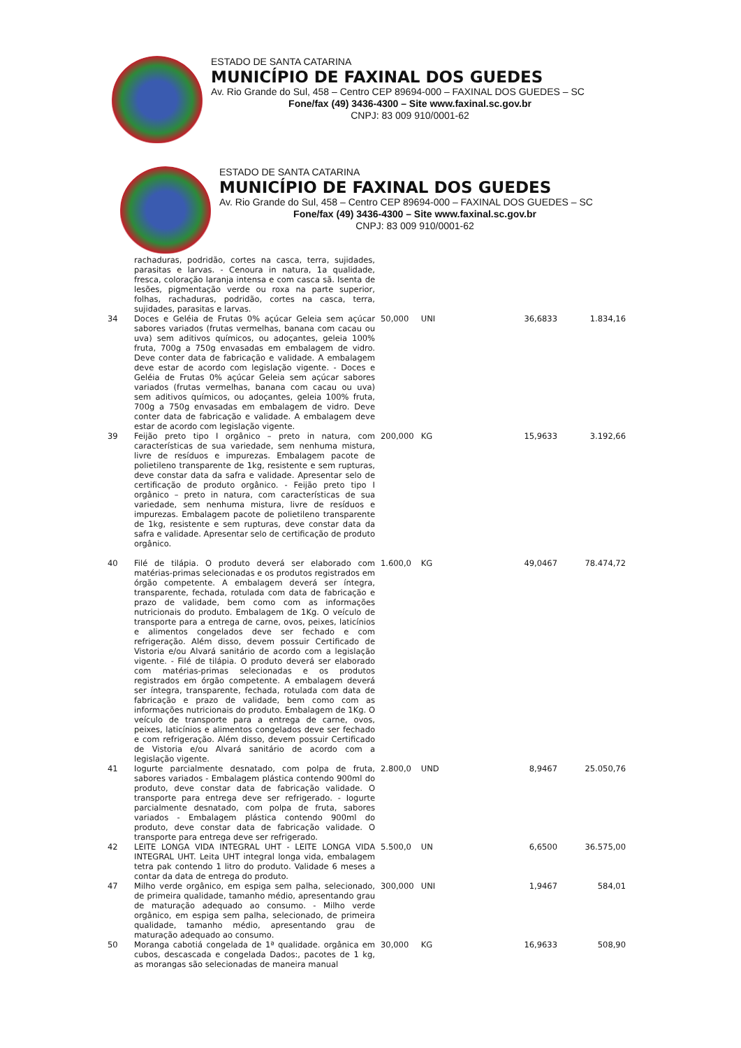ESTADO DE SANTA CATARINA
MUNICÍPIO DE FAXINAL DOS GUEDES
Av. Rio Grande do Sul, 458 – Centro CEP 89694-000 – FAXINAL DOS GUEDES – SC
Fone/fax (49) 3436-4300 – Site www.faxinal.sc.gov.br
CNPJ: 83 009 910/0001-62
ESTADO DE SANTA CATARINA
MUNICÍPIO DE FAXINAL DOS GUEDES
Av. Rio Grande do Sul, 458 – Centro CEP 89694-000 – FAXINAL DOS GUEDES – SC
Fone/fax (49) 3436-4300 – Site www.faxinal.sc.gov.br
CNPJ: 83 009 910/0001-62
| | rachaduras, podridão, cortes na casca, terra, sujidades, parasitas e larvas. - Cenoura in natura, 1a qualidade, fresca, coloração laranja intensa e com casca sã. Isenta de lesões, pigmentação verde ou roxa na parte superior, folhas, rachaduras, podridão, cortes na casca, terra, sujidades, parasitas e larvas. | | | | |
| 34 | Doces e Geléia de Frutas 0% açúcar Geleia sem açúcar sabores variados (frutas vermelhas, banana com cacau ou uva) sem aditivos químicos, ou adoçantes, geleia 100% fruta, 700g a 750g envasadas em embalagem de vidro. Deve conter data de fabricação e validade. A embalagem deve estar de acordo com legislação vigente. - Doces e Geléia de Frutas 0% açúcar Geleia sem açúcar sabores variados (frutas vermelhas, banana com cacau ou uva) sem aditivos químicos, ou adoçantes, geleia 100% fruta, 700g a 750g envasadas em embalagem de vidro. Deve conter data de fabricação e validade. A embalagem deve estar de acordo com legislação vigente. | 50,000 | UNI | 36,6833 | 1.834,16 |
| 39 | Feijão preto tipo I orgânico – preto in natura, com características de sua variedade, sem nenhuma mistura, livre de resíduos e impurezas. Embalagem pacote de polietileno transparente de 1kg, resistente e sem rupturas, deve constar data da safra e validade. Apresentar selo de certificação de produto orgânico. - Feijão preto tipo I orgânico – preto in natura, com características de sua variedade, sem nenhuma mistura, livre de resíduos e impurezas. Embalagem pacote de polietileno transparente de 1kg, resistente e sem rupturas, deve constar data da safra e validade. Apresentar selo de certificação de produto orgânico. | 200,000 | KG | 15,9633 | 3.192,66 |
| 40 | Filé de tilápia. O produto deverá ser elaborado com matérias-primas selecionadas e os produtos registrados em órgão competente. A embalagem deverá ser íntegra, transparente, fechada, rotulada com data de fabricação e prazo de validade, bem como com as informações nutricionais do produto. Embalagem de 1Kg. O veículo de transporte para a entrega de carne, ovos, peixes, laticínios e alimentos congelados deve ser fechado e com refrigeração. Além disso, devem possuir Certificado de Vistoria e/ou Alvará sanitário de acordo com a legislação vigente. - Filé de tilápia. O produto deverá ser elaborado com matérias-primas selecionadas e os produtos registrados em órgão competente. A embalagem deverá ser íntegra, transparente, fechada, rotulada com data de fabricação e prazo de validade, bem como com as informações nutricionais do produto. Embalagem de 1Kg. O veículo de transporte para a entrega de carne, ovos, peixes, laticínios e alimentos congelados deve ser fechado e com refrigeração. Além disso, devem possuir Certificado de Vistoria e/ou Alvará sanitário de acordo com a legislação vigente. | 1.600,0 | KG | 49,0467 | 78.474,72 |
| 41 | Iogurte parcialmente desnatado, com polpa de fruta, sabores variados - Embalagem plástica contendo 900ml do produto, deve constar data de fabricação validade. O transporte para entrega deve ser refrigerado. - Iogurte parcialmente desnatado, com polpa de fruta, sabores variados - Embalagem plástica contendo 900ml do produto, deve constar data de fabricação validade. O transporte para entrega deve ser refrigerado. | 2.800,0 | UND | 8,9467 | 25.050,76 |
| 42 | LEITE LONGA VIDA INTEGRAL UHT - LEITE LONGA VIDA INTEGRAL UHT. Leita UHT integral longa vida, embalagem tetra pak contendo 1 litro do produto. Validade 6 meses a contar da data de entrega do produto. | 5.500,0 | UN | 6,6500 | 36.575,00 |
| 47 | Milho verde orgânico, em espiga sem palha, selecionado, de primeira qualidade, tamanho médio, apresentando grau de maturação adequado ao consumo. - Milho verde orgânico, em espiga sem palha, selecionado, de primeira qualidade, tamanho médio, apresentando grau de maturação adequado ao consumo. | 300,000 | UNI | 1,9467 | 584,01 |
| 50 | Moranga cabotiá congelada de 1ª qualidade. orgânica em cubos, descascada e congelada Dados:, pacotes de 1 kg, as morangas são selecionadas de maneira manual | 30,000 | KG | 16,9633 | 508,90 |